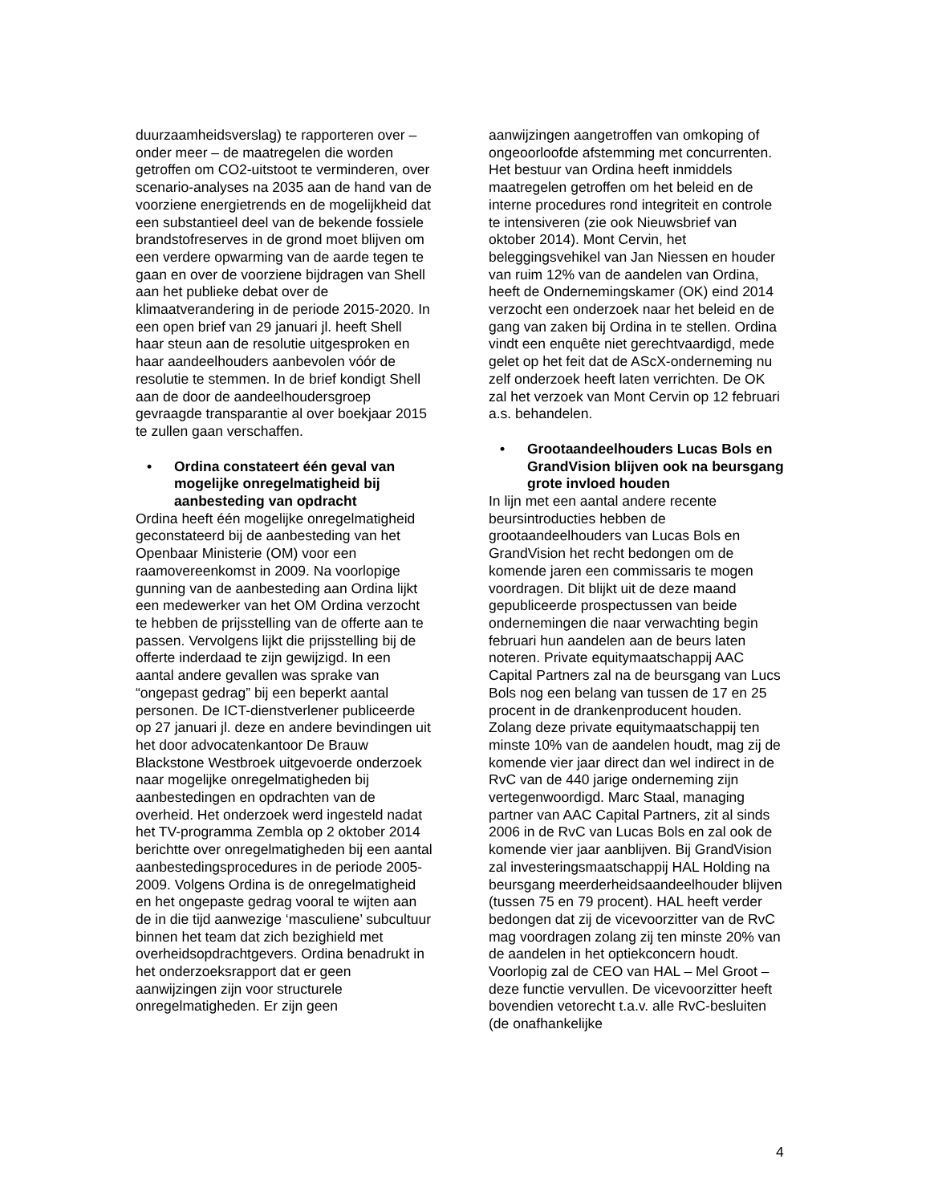duurzaamheidsverslag) te rapporteren over – onder meer – de maatregelen die worden getroffen om CO2-uitstoot te verminderen, over scenario-analyses na 2035 aan de hand van de voorziene energietrends en de mogelijkheid dat een substantieel deel van de bekende fossiele brandstofreserves in de grond moet blijven om een verdere opwarming van de aarde tegen te gaan en over de voorziene bijdragen van Shell aan het publieke debat over de klimaatverandering in de periode 2015-2020. In een open brief van 29 januari jl. heeft Shell haar steun aan de resolutie uitgesproken en haar aandeelhouders aanbevolen vóór de resolutie te stemmen. In de brief kondigt Shell aan de door de aandeelhoudersgroep gevraagde transparantie al over boekjaar 2015 te zullen gaan verschaffen.
• Ordina constateert één geval van mogelijke onregelmatigheid bij aanbesteding van opdracht
Ordina heeft één mogelijke onregelmatigheid geconstateerd bij de aanbesteding van het Openbaar Ministerie (OM) voor een raamovereenkomst in 2009. Na voorlopige gunning van de aanbesteding aan Ordina lijkt een medewerker van het OM Ordina verzocht te hebben de prijsstelling van de offerte aan te passen. Vervolgens lijkt die prijsstelling bij de offerte inderdaad te zijn gewijzigd. In een aantal andere gevallen was sprake van “ongepast gedrag” bij een beperkt aantal personen. De ICT-dienstverlener publiceerde op 27 januari jl. deze en andere bevindingen uit het door advocatenkantoor De Brauw Blackstone Westbroek uitgevoerde onderzoek naar mogelijke onregelmatigheden bij aanbestedingen en opdrachten van de overheid. Het onderzoek werd ingesteld nadat het TV-programma Zembla op 2 oktober 2014 berichtte over onregelmatigheden bij een aantal aanbestedingsprocedures in de periode 2005-2009. Volgens Ordina is de onregelmatigheid en het ongepaste gedrag vooral te wijten aan de in die tijd aanwezige ‘masculiene’ subcultuur binnen het team dat zich bezighield met overheidsopdrachtgevers. Ordina benadrukt in het onderzoeksrapport dat er geen aanwijzingen zijn voor structurele onregelmatigheden. Er zijn geen
aanwijzingen aangetroffen van omkoping of ongeoorloofde afstemming met concurrenten. Het bestuur van Ordina heeft inmiddels maatregelen getroffen om het beleid en de interne procedures rond integriteit en controle te intensiveren (zie ook Nieuwsbrief van oktober 2014). Mont Cervin, het beleggingsvehikel van Jan Niessen en houder van ruim 12% van de aandelen van Ordina, heeft de Ondernemingskamer (OK) eind 2014 verzocht een onderzoek naar het beleid en de gang van zaken bij Ordina in te stellen. Ordina vindt een enquête niet gerechtvaardigd, mede gelet op het feit dat de AScX-onderneming nu zelf onderzoek heeft laten verrichten. De OK zal het verzoek van Mont Cervin op 12 februari a.s. behandelen.
• Grootaandeelhouders Lucas Bols en GrandVision blijven ook na beursgang grote invloed houden
In lijn met een aantal andere recente beursintroducties hebben de grootaandeelhouders van Lucas Bols en GrandVision het recht bedongen om de komende jaren een commissaris te mogen voordragen. Dit blijkt uit de deze maand gepubliceerde prospectussen van beide ondernemingen die naar verwachting begin februari hun aandelen aan de beurs laten noteren. Private equitymaatschappij AAC Capital Partners zal na de beursgang van Lucs Bols nog een belang van tussen de 17 en 25 procent in de drankenproducent houden. Zolang deze private equitymaatschappij ten minste 10% van de aandelen houdt, mag zij de komende vier jaar direct dan wel indirect in de RvC van de 440 jarige onderneming zijn vertegenwoordigd. Marc Staal, managing partner van AAC Capital Partners, zit al sinds 2006 in de RvC van Lucas Bols en zal ook de komende vier jaar aanblijven. Bij GrandVision zal investeringsmaatschappij HAL Holding na beursgang meerderheidsaandeelhouder blijven (tussen 75 en 79 procent). HAL heeft verder bedongen dat zij de vicevoorzitter van de RvC mag voordragen zolang zij ten minste 20% van de aandelen in het optiekconcern houdt. Voorlopig zal de CEO van HAL – Mel Groot – deze functie vervullen. De vicevoorzitter heeft bovendien vetorecht t.a.v. alle RvC-besluiten (de onafhankelijke
4